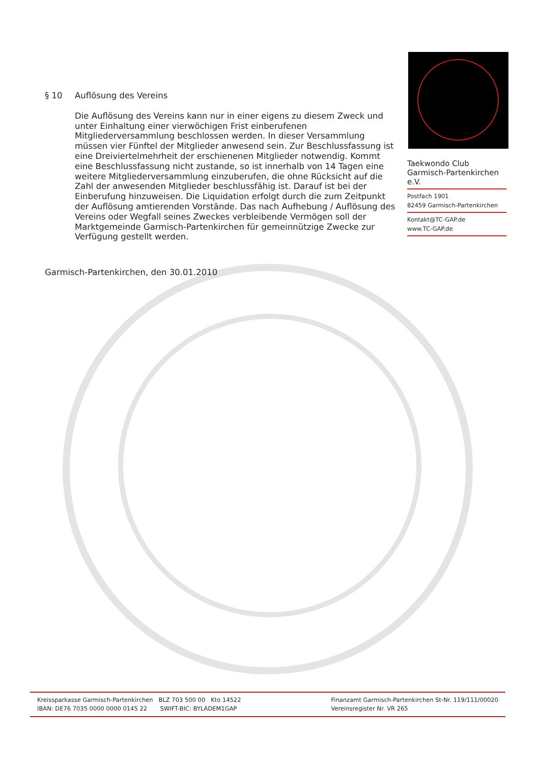§ 10 Auflösung des Vereins
Die Auflösung des Vereins kann nur in einer eigens zu diesem Zweck und unter Einhaltung einer vierwöchigen Frist einberufenen Mitgliederversammlung beschlossen werden. In dieser Versammlung müssen vier Fünftel der Mitglieder anwesend sein. Zur Beschlussfassung ist eine Dreiviertelmehrheit der erschienenen Mitglieder notwendig. Kommt eine Beschlussfassung nicht zustande, so ist innerhalb von 14 Tagen eine weitere Mitgliederversammlung einzuberufen, die ohne Rücksicht auf die Zahl der anwesenden Mitglieder beschlussfähig ist. Darauf ist bei der Einberufung hinzuweisen. Die Liquidation erfolgt durch die zum Zeitpunkt der Auflösung amtierenden Vorstände. Das nach Aufhebung / Auflösung des Vereins oder Wegfall seines Zweckes verbleibende Vermögen soll der Marktgemeinde Garmisch-Partenkirchen für gemeinnützige Zwecke zur Verfügung gestellt werden.
Garmisch-Partenkirchen, den 30.01.2010
Taekwondo Club
Garmisch-Partenkirchen e.V.
Postfach 1901
82459 Garmisch-Partenkirchen
Kontakt@TC-GAP.de
www.TC-GAP.de
Kreissparkasse Garmisch-Partenkirchen BLZ 703 500 00 Kto 14522
IBAN: DE76 7035 0000 0000 0145 22 SWIFT-BIC: BYLADEM1GAP
Finanzamt Garmisch-Partenkirchen St-Nr. 119/111/00020
Vereinsregister Nr. VR 265